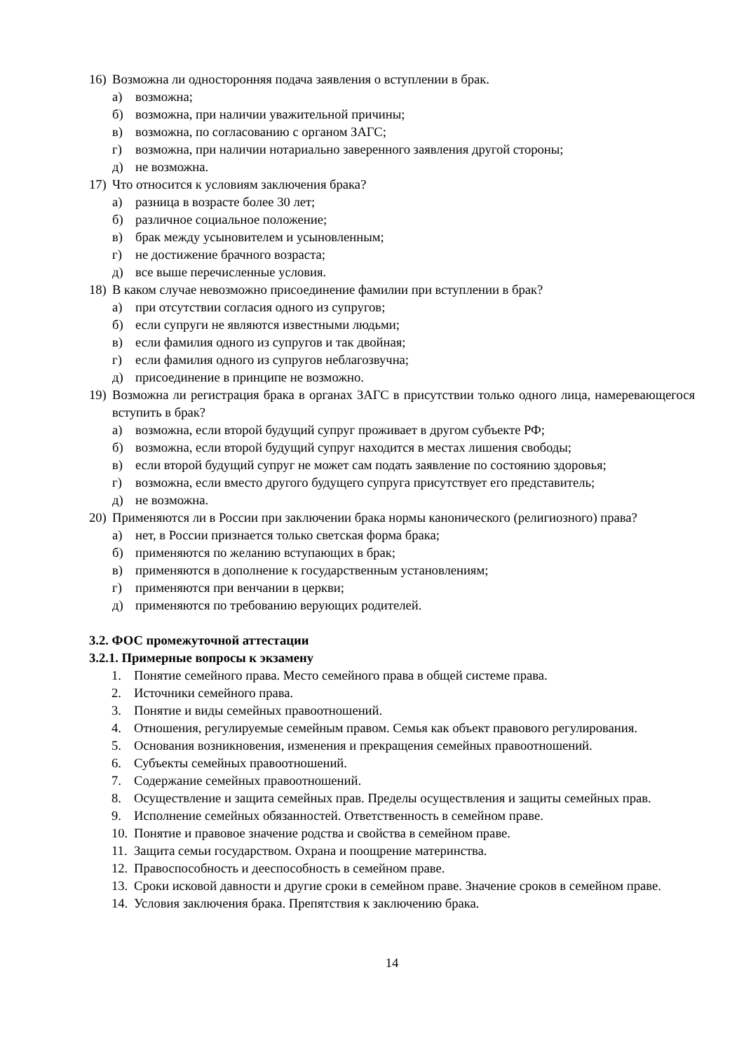16) Возможна ли односторонняя подача заявления о вступлении в брак.
а) возможна;
б) возможна, при наличии уважительной причины;
в) возможна, по согласованию с органом ЗАГС;
г) возможна, при наличии нотариально заверенного заявления другой стороны;
д) не возможна.
17) Что относится к условиям заключения брака?
а) разница в возрасте более 30 лет;
б) различное социальное положение;
в) брак между усыновителем и усыновленным;
г) не достижение брачного возраста;
д) все выше перечисленные условия.
18) В каком случае невозможно присоединение фамилии при вступлении в брак?
а) при отсутствии согласия одного из супругов;
б) если супруги не являются известными людьми;
в) если фамилия одного из супругов и так двойная;
г) если фамилия одного из супругов неблагозвучна;
д) присоединение в принципе не возможно.
19) Возможна ли регистрация брака в органах ЗАГС в присутствии только одного лица, намеревающегося вступить в брак?
а) возможна, если второй будущий супруг проживает в другом субъекте РФ;
б) возможна, если второй будущий супруг находится в местах лишения свободы;
в) если второй будущий супруг не может сам подать заявление по состоянию здоровья;
г) возможна, если вместо другого будущего супруга присутствует его представитель;
д) не возможна.
20) Применяются ли в России при заключении брака нормы канонического (религиозного) права?
а) нет, в России признается только светская форма брака;
б) применяются по желанию вступающих в брак;
в) применяются в дополнение к государственным установлениям;
г) применяются при венчании в церкви;
д) применяются по требованию верующих родителей.
3.2. ФОС промежуточной аттестации
3.2.1. Примерные вопросы к экзамену
1. Понятие семейного права. Место семейного права в общей системе права.
2. Источники семейного права.
3. Понятие и виды семейных правоотношений.
4. Отношения, регулируемые семейным правом. Семья как объект правового регулирования.
5. Основания возникновения, изменения и прекращения семейных правоотношений.
6. Субъекты семейных правоотношений.
7. Содержание семейных правоотношений.
8. Осуществление и защита семейных прав. Пределы осуществления и защиты семейных прав.
9. Исполнение семейных обязанностей. Ответственность в семейном праве.
10. Понятие и правовое значение родства и свойства в семейном праве.
11. Защита семьи государством. Охрана и поощрение материнства.
12. Правоспособность и дееспособность в семейном праве.
13. Сроки исковой давности и другие сроки в семейном праве. Значение сроков в семейном праве.
14. Условия заключения брака. Препятствия к заключению брака.
14